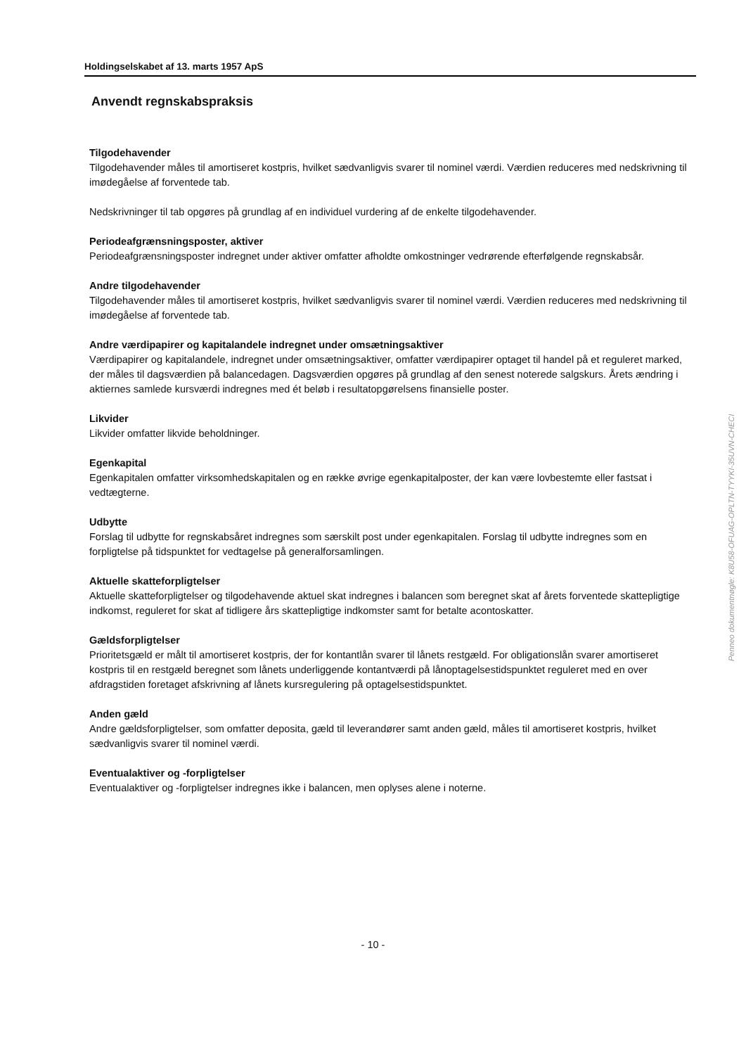Holdingselskabet af 13. marts 1957 ApS
Anvendt regnskabspraksis
Tilgodehavender
Tilgodehavender måles til amortiseret kostpris, hvilket sædvanligvis svarer til nominel værdi. Værdien reduceres med nedskrivning til imødegåelse af forventede tab.
Nedskrivninger til tab opgøres på grundlag af en individuel vurdering af de enkelte tilgodehavender.
Periodeafgrænsningsposter, aktiver
Periodeafgrænsningsposter indregnet under aktiver omfatter afholdte omkostninger vedrørende efterfølgende regnskabsår.
Andre tilgodehavender
Tilgodehavender måles til amortiseret kostpris, hvilket sædvanligvis svarer til nominel værdi. Værdien reduceres med nedskrivning til imødegåelse af forventede tab.
Andre værdipapirer og kapitalandele indregnet under omsætningsaktiver
Værdipapirer og kapitalandele, indregnet under omsætningsaktiver, omfatter værdipapirer optaget til handel på et reguleret marked, der måles til dagsværdien på balancedagen. Dagsværdien opgøres på grundlag af den senest noterede salgskurs. Årets ændring i aktiernes samlede kursværdi indregnes med ét beløb i resultatopgørelsens finansielle poster.
Likvider
Likvider omfatter likvide beholdninger.
Egenkapital
Egenkapitalen omfatter virksomhedskapitalen og en række øvrige egenkapitalposter, der kan være lovbestemte eller fastsat i vedtægterne.
Udbytte
Forslag til udbytte for regnskabsåret indregnes som særskilt post under egenkapitalen. Forslag til udbytte indregnes som en forpligtelse på tidspunktet for vedtagelse på generalforsamlingen.
Aktuelle skatteforpligtelser
Aktuelle skatteforpligtelser og tilgodehavende aktuel skat indregnes i balancen som beregnet skat af årets forventede skattepligtige indkomst, reguleret for skat af tidligere års skattepligtige indkomster samt for betalte acontoskatter.
Gældsforpligtelser
Prioritetsgæld er målt til amortiseret kostpris, der for kontantlån svarer til lånets restgæld. For obligationslån svarer amortiseret kostpris til en restgæld beregnet som lånets underliggende kontantværdi på lånoptagelsestidspunktet reguleret med en over afdragstiden foretaget afskrivning af lånets kursregulering på optagelsestidspunktet.
Anden gæld
Andre gældsforpligtelser, som omfatter deposita, gæld til leverandører samt anden gæld, måles til amortiseret kostpris, hvilket sædvanligvis svarer til nominel værdi.
Eventualaktiver og -forpligtelser
Eventualaktiver og -forpligtelser indregnes ikke i balancen, men oplyses alene i noterne.
Penneo dokumentnøgle: K8U58-OFUAG-OPLTN-TYYKI-35UVN-CHECI
- 10 -